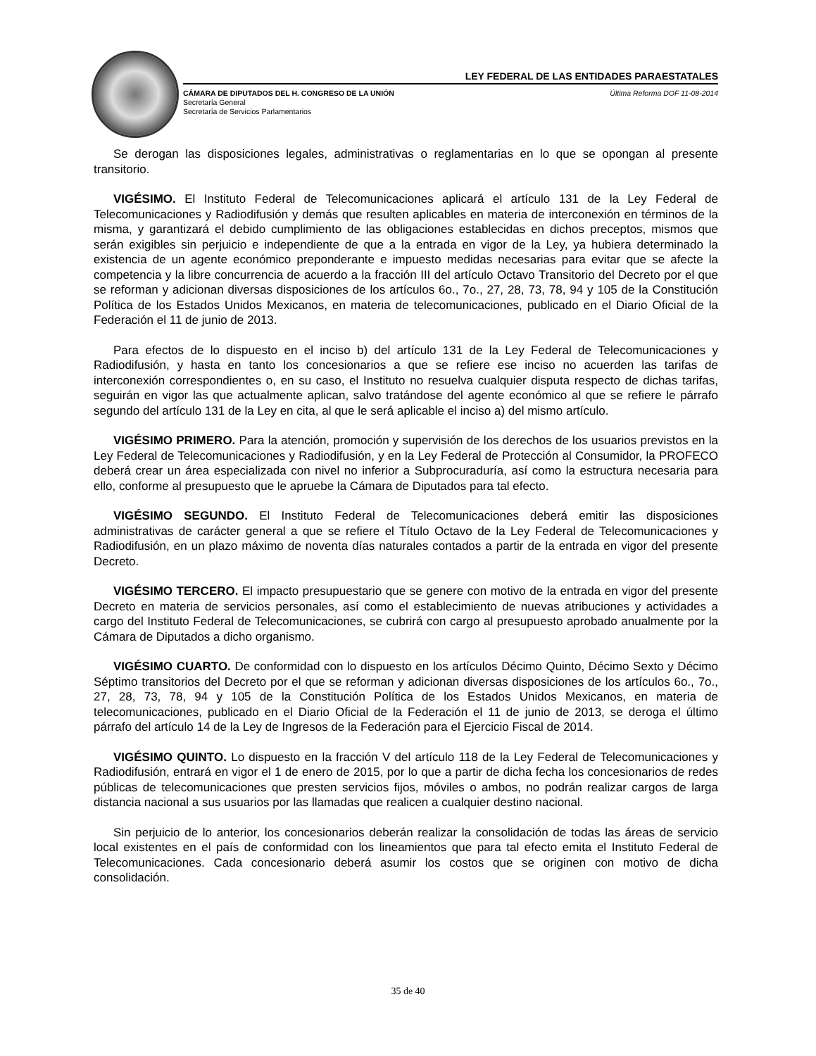LEY FEDERAL DE LAS ENTIDADES PARAESTATALES
CÁMARA DE DIPUTADOS DEL H. CONGRESO DE LA UNIÓN
Secretaría General
Secretaría de Servicios Parlamentarios
Última Reforma DOF 11-08-2014
Se derogan las disposiciones legales, administrativas o reglamentarias en lo que se opongan al presente transitorio.
VIGÉSIMO. El Instituto Federal de Telecomunicaciones aplicará el artículo 131 de la Ley Federal de Telecomunicaciones y Radiodifusión y demás que resulten aplicables en materia de interconexión en términos de la misma, y garantizará el debido cumplimiento de las obligaciones establecidas en dichos preceptos, mismos que serán exigibles sin perjuicio e independiente de que a la entrada en vigor de la Ley, ya hubiera determinado la existencia de un agente económico preponderante e impuesto medidas necesarias para evitar que se afecte la competencia y la libre concurrencia de acuerdo a la fracción III del artículo Octavo Transitorio del Decreto por el que se reforman y adicionan diversas disposiciones de los artículos 6o., 7o., 27, 28, 73, 78, 94 y 105 de la Constitución Política de los Estados Unidos Mexicanos, en materia de telecomunicaciones, publicado en el Diario Oficial de la Federación el 11 de junio de 2013.
Para efectos de lo dispuesto en el inciso b) del artículo 131 de la Ley Federal de Telecomunicaciones y Radiodifusión, y hasta en tanto los concesionarios a que se refiere ese inciso no acuerden las tarifas de interconexión correspondientes o, en su caso, el Instituto no resuelva cualquier disputa respecto de dichas tarifas, seguirán en vigor las que actualmente aplican, salvo tratándose del agente económico al que se refiere le párrafo segundo del artículo 131 de la Ley en cita, al que le será aplicable el inciso a) del mismo artículo.
VIGÉSIMO PRIMERO. Para la atención, promoción y supervisión de los derechos de los usuarios previstos en la Ley Federal de Telecomunicaciones y Radiodifusión, y en la Ley Federal de Protección al Consumidor, la PROFECO deberá crear un área especializada con nivel no inferior a Subprocuraduría, así como la estructura necesaria para ello, conforme al presupuesto que le apruebe la Cámara de Diputados para tal efecto.
VIGÉSIMO SEGUNDO. El Instituto Federal de Telecomunicaciones deberá emitir las disposiciones administrativas de carácter general a que se refiere el Título Octavo de la Ley Federal de Telecomunicaciones y Radiodifusión, en un plazo máximo de noventa días naturales contados a partir de la entrada en vigor del presente Decreto.
VIGÉSIMO TERCERO. El impacto presupuestario que se genere con motivo de la entrada en vigor del presente Decreto en materia de servicios personales, así como el establecimiento de nuevas atribuciones y actividades a cargo del Instituto Federal de Telecomunicaciones, se cubrirá con cargo al presupuesto aprobado anualmente por la Cámara de Diputados a dicho organismo.
VIGÉSIMO CUARTO. De conformidad con lo dispuesto en los artículos Décimo Quinto, Décimo Sexto y Décimo Séptimo transitorios del Decreto por el que se reforman y adicionan diversas disposiciones de los artículos 6o., 7o., 27, 28, 73, 78, 94 y 105 de la Constitución Política de los Estados Unidos Mexicanos, en materia de telecomunicaciones, publicado en el Diario Oficial de la Federación el 11 de junio de 2013, se deroga el último párrafo del artículo 14 de la Ley de Ingresos de la Federación para el Ejercicio Fiscal de 2014.
VIGÉSIMO QUINTO. Lo dispuesto en la fracción V del artículo 118 de la Ley Federal de Telecomunicaciones y Radiodifusión, entrará en vigor el 1 de enero de 2015, por lo que a partir de dicha fecha los concesionarios de redes públicas de telecomunicaciones que presten servicios fijos, móviles o ambos, no podrán realizar cargos de larga distancia nacional a sus usuarios por las llamadas que realicen a cualquier destino nacional.
Sin perjuicio de lo anterior, los concesionarios deberán realizar la consolidación de todas las áreas de servicio local existentes en el país de conformidad con los lineamientos que para tal efecto emita el Instituto Federal de Telecomunicaciones. Cada concesionario deberá asumir los costos que se originen con motivo de dicha consolidación.
35 de 40